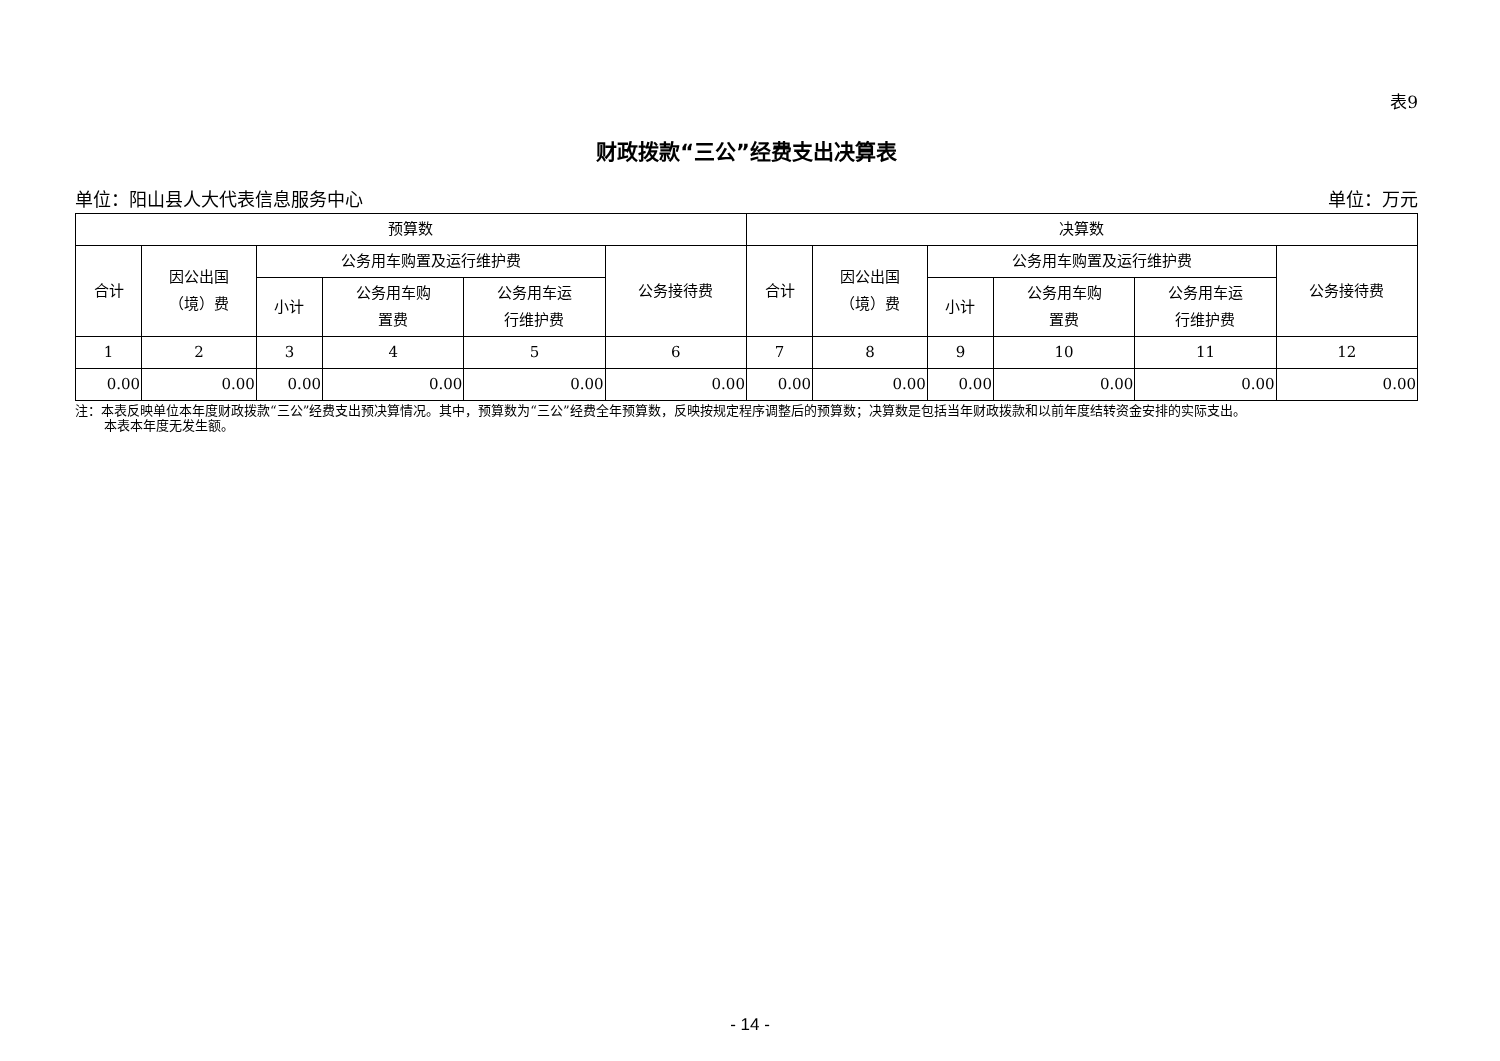表9
财政拨款“三公”经费支出决算表
单位：阳山县人大代表信息服务中心 单位：万元
| 预算数 | | | | | | 决算数 | | | | | |
| --- | --- | --- | --- | --- | --- | --- | --- | --- | --- | --- | --- |
| 合计 | 因公出国 （境）费 | 公务用车购置及运行维护费 | | | 公务接待费 | 合计 | 因公出国 （境）费 | 公务用车购置及运行维护费 | | | 公务接待费 |
| | | 小计 | 公务用车购 置费 | 公务用车运 行维护费 | | | | 小计 | 公务用车购 置费 | 公务用车运 行维护费 | |
| 1 | 2 | 3 | 4 | 5 | 6 | 7 | 8 | 9 | 10 | 11 | 12 |
| 0.00 | 0.00 | 0.00 | 0.00 | 0.00 | 0.00 | 0.00 | 0.00 | 0.00 | 0.00 | 0.00 | 0.00 |
注：本表反映单位本年度财政拨款“三公”经费支出预决算情况。其中，预算数为“三公”经费全年预算数，反映按规定程序调整后的预算数；决算数是包括当年财政拨款和以前年度结转资金安排的实际支出。
本表本年度无发生额。
- 14 -